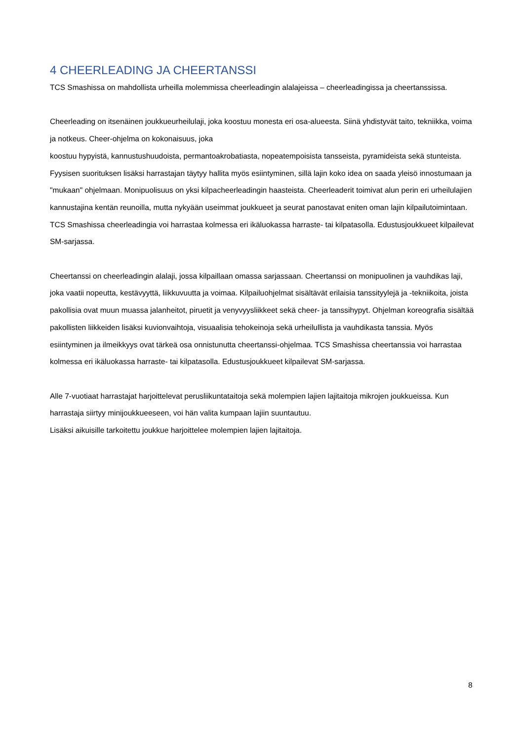4 CHEERLEADING JA CHEERTANSSI
TCS Smashissa on mahdollista urheilla molemmissa cheerleadingin alalajeissa – cheerleadingissa ja cheertanssissa.
Cheerleading on itsenäinen joukkueurheilulaji, joka koostuu monesta eri osa-alueesta. Siinä yhdistyvät taito, tekniikka, voima ja notkeus. Cheer-ohjelma on kokonaisuus, joka
koostuu hypyistä, kannustushuudoista, permantoakrobatiasta, nopeatempoisista tansseista, pyramideista sekä stunteista. Fyysisen suorituksen lisäksi harrastajan täytyy hallita myös esiintyminen, sillä lajin koko idea on saada yleisö innostumaan ja "mukaan" ohjelmaan. Monipuolisuus on yksi kilpacheerleadingin haasteista. Cheerleaderit toimivat alun perin eri urheilulajien kannustajina kentän reunoilla, mutta nykyään useimmat joukkueet ja seurat panostavat eniten oman lajin kilpailutoimintaan. TCS Smashissa cheerleadingia voi harrastaa kolmessa eri ikäluokassa harraste- tai kilpatasolla. Edustusjoukkueet kilpailevat SM-sarjassa.
Cheertanssi on cheerleadingin alalaji, jossa kilpaillaan omassa sarjassaan. Cheertanssi on monipuolinen ja vauhdikas laji, joka vaatii nopeutta, kestävyyttä, liikkuvuutta ja voimaa. Kilpailuohjelmat sisältävät erilaisia tanssityylejä ja -tekniikoita, joista pakollisia ovat muun muassa jalanheitot, piruetit ja venyvyysliikkeet sekä cheer- ja tanssihypyt. Ohjelman koreografia sisältää pakollisten liikkeiden lisäksi kuvionvaihtoja, visuaalisia tehokeinoja sekä urheilullista ja vauhdikasta tanssia. Myös esiintyminen ja ilmeikkyys ovat tärkeä osa onnistunutta cheertanssi-ohjelmaa. TCS Smashissa cheertanssia voi harrastaa kolmessa eri ikäluokassa harraste- tai kilpatasolla. Edustusjoukkueet kilpailevat SM-sarjassa.
Alle 7-vuotiaat harrastajat harjoittelevat perusliikuntataitoja sekä molempien lajien lajitaitoja mikrojen joukkueissa. Kun harrastaja siirtyy minijoukkueeseen, voi hän valita kumpaan lajiin suuntautuu.
Lisäksi aikuisille tarkoitettu joukkue harjoittelee molempien lajien lajitaitoja.
8